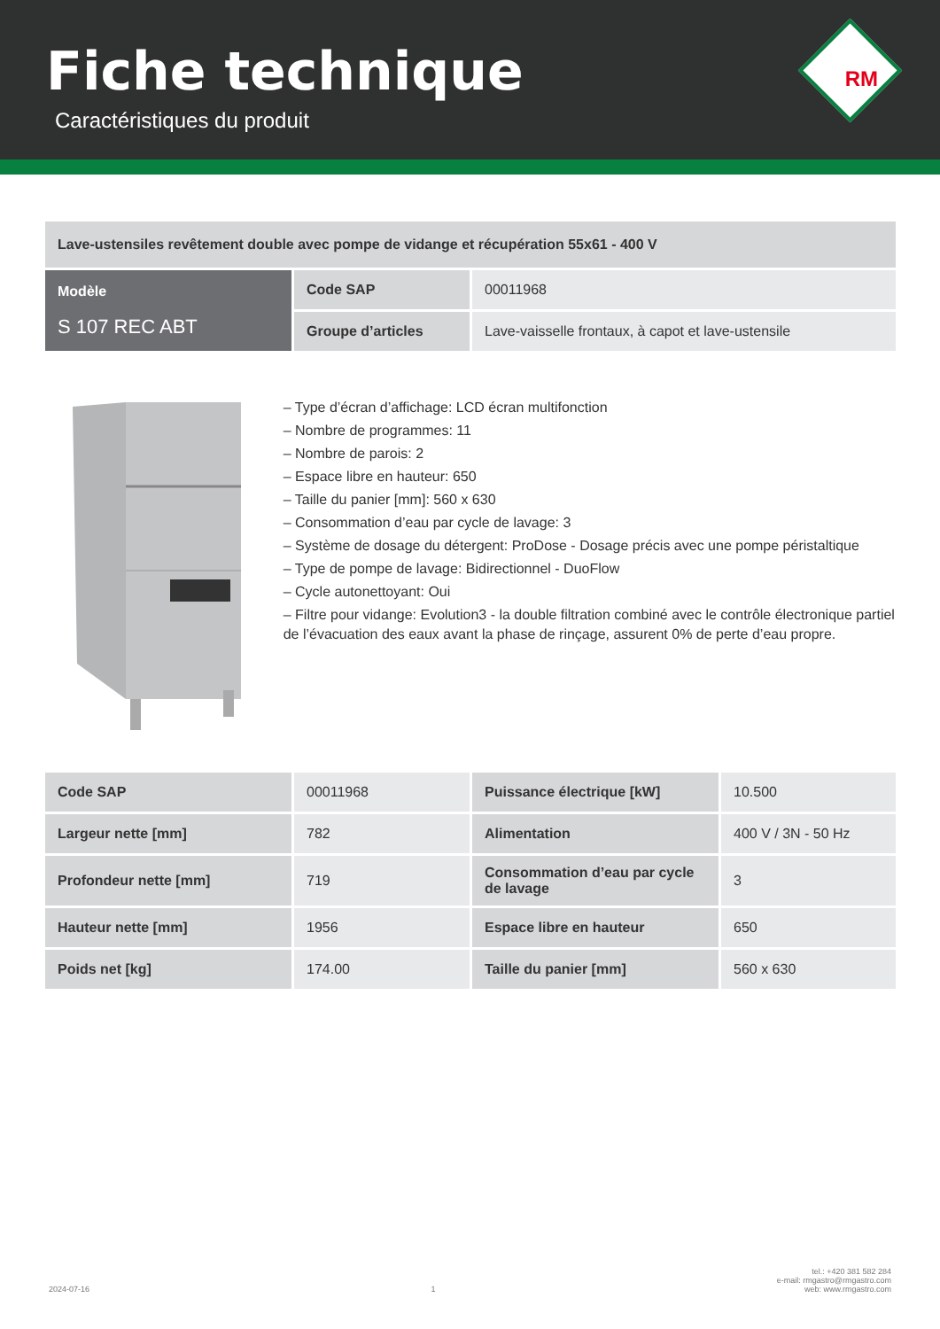Fiche technique
Caractéristiques du produit
RM
| Lave-ustensiles revêtement double avec pompe de vidange et récupération 55x61 - 400 V | | |
| Modèle S 107 REC ABT | Code SAP | 00011968 |
| | Groupe d’articles | Lave-vaisselle frontaux, à capot et lave-ustensile |
– Type d’écran d’affichage: LCD écran multifonction
– Nombre de programmes: 11
– Nombre de parois: 2
– Espace libre en hauteur: 650
– Taille du panier [mm]: 560 x 630
– Consommation d’eau par cycle de lavage: 3
– Système de dosage du détergent: ProDose - Dosage précis avec une pompe péristaltique
– Type de pompe de lavage: Bidirectionnel - DuoFlow
– Cycle autonettoyant: Oui
– Filtre pour vidange: Evolution3 - la double filtration combiné avec le contrôle électronique partiel de l’évacuation des eaux avant la phase de rinçage, assurent 0% de perte d’eau propre.
| Code SAP | 00011968 | Puissance électrique [kW] | 10.500 |
| Largeur nette [mm] | 782 | Alimentation | 400 V / 3N - 50 Hz |
| Profondeur nette [mm] | 719 | Consommation d’eau par cycle de lavage | 3 |
| Hauteur nette [mm] | 1956 | Espace libre en hauteur | 650 |
| Poids net [kg] | 174.00 | Taille du panier [mm] | 560 x 630 |
2024-07-16 1 tel.: +420 381 582 284
e-mail: rmgastro@rmgastro.com
web: www.rmgastro.com